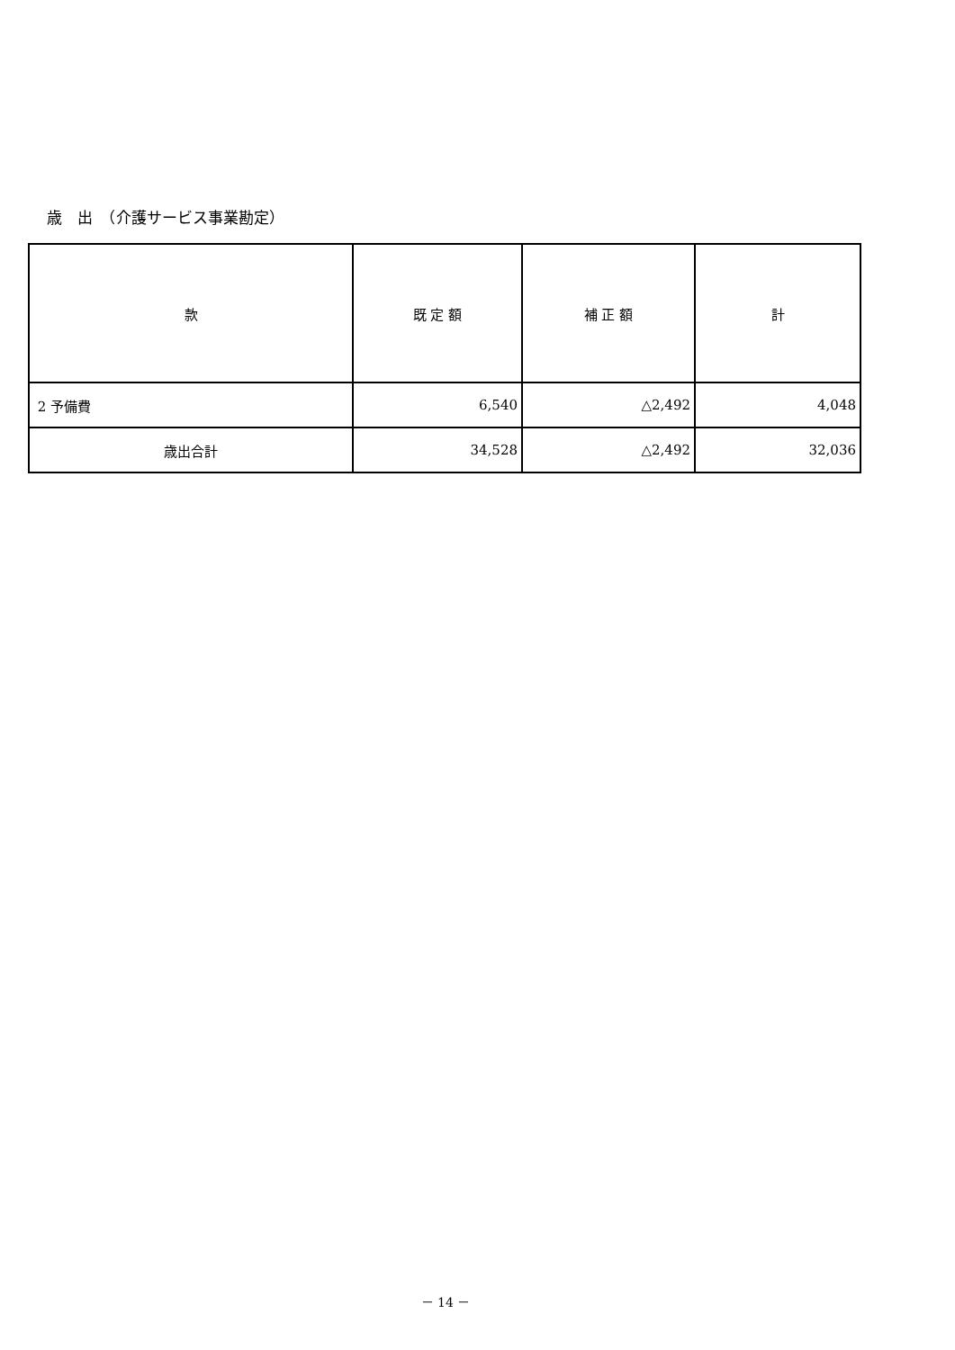歳　出　（介護サービス事業勘定）
| 款 | 既 定 額 | 補 正 額 | 計 |
| --- | --- | --- | --- |
| 2 予備費 | 6,540 | △2,492 | 4,048 |
| 歳出合計 | 34,528 | △2,492 | 32,036 |
－ 14 －